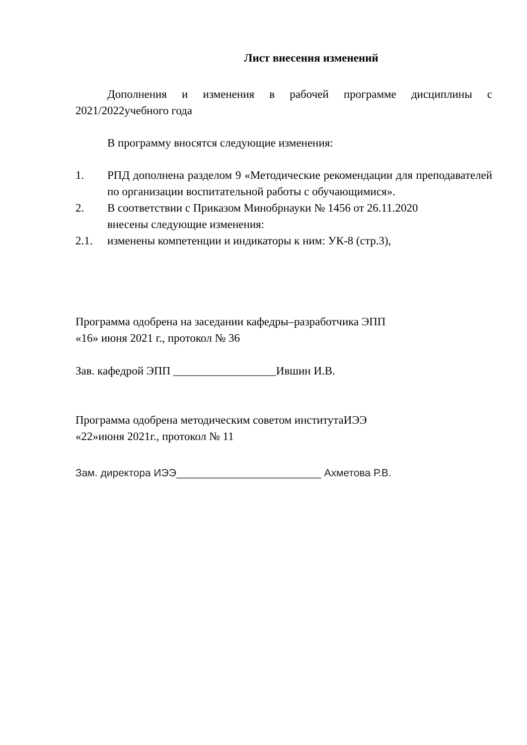Лист внесения изменений
Дополнения и изменения в рабочей программе дисциплины с 2021/2022учебного года
В программу вносятся следующие изменения:
1. РПД дополнена разделом 9 «Методические рекомендации для преподавателей по организации воспитательной работы с обучающимися».
2. В соответствии с Приказом Минобрнауки № 1456 от 26.11.2020
внесены следующие изменения:
2.1. изменены компетенции и индикаторы к ним: УК-8 (стр.3),
Программа одобрена на заседании кафедры–разработчика ЭПП
«16» июня 2021 г., протокол № 36
Зав. кафедрой ЭПП __________________Ившин И.В.
Программа одобрена методическим советом институтаИЭЭ
«22»июня 2021г., протокол № 11
Зам. директора ИЭЭ_________________________ Ахметова Р.В.